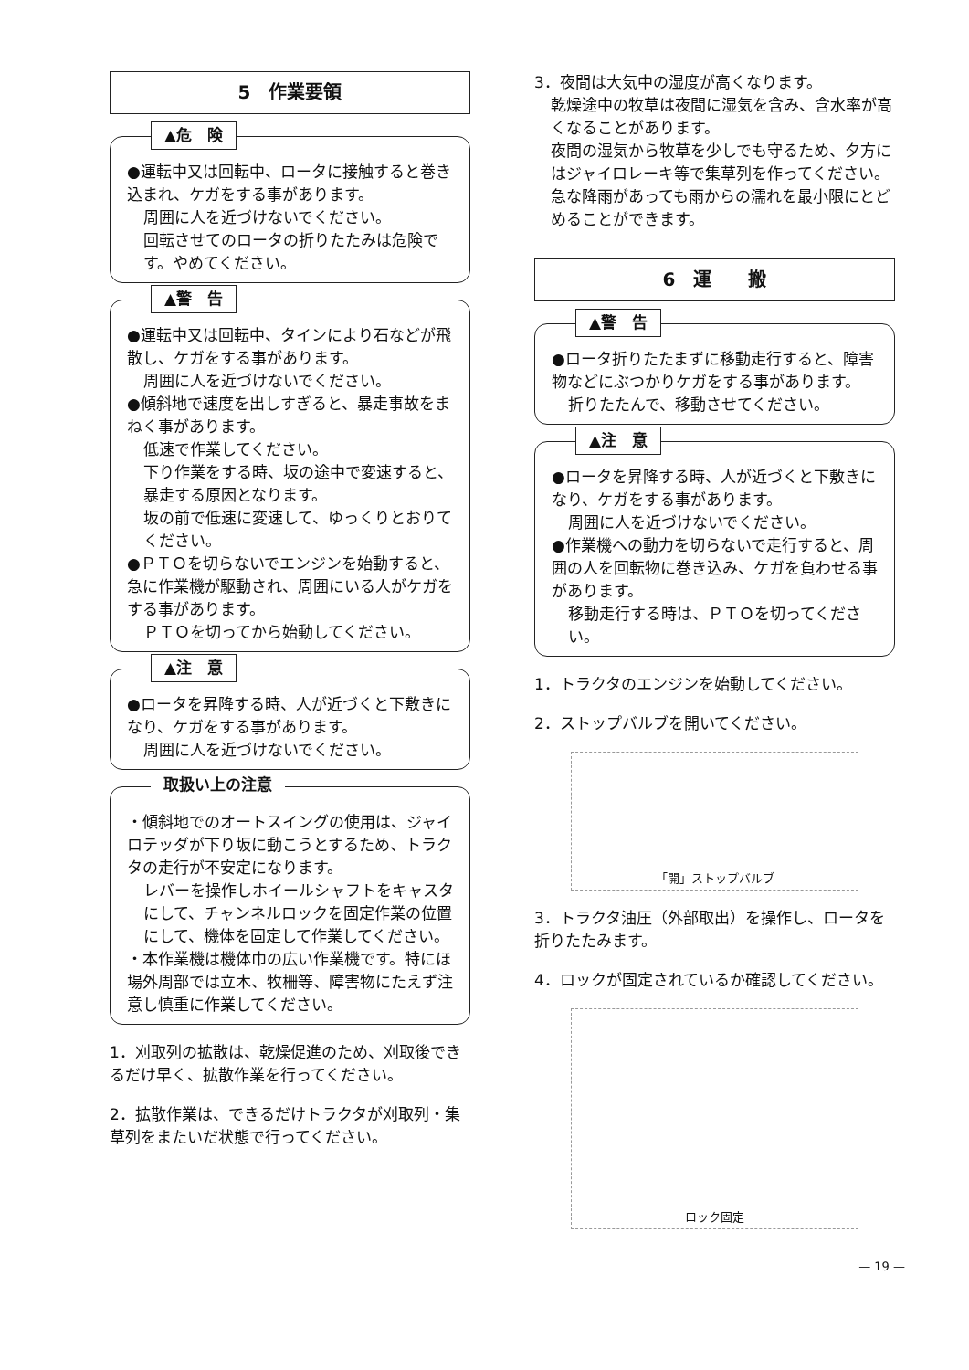5　作業要領
▲危　険
●運転中又は回転中、ロータに接触すると巻き込まれ、ケガをする事があります。
周囲に人を近づけないでください。
回転させてのロータの折りたたみは危険です。やめてください。
▲警　告
●運転中又は回転中、タインにより石などが飛散し、ケガをする事があります。
周囲に人を近づけないでください。
●傾斜地で速度を出しすぎると、暴走事故をまねく事があります。
低速で作業してください。
下り作業をする時、坂の途中で変速すると、暴走する原因となります。
坂の前で低速に変速して、ゆっくりとおりてください。
●ＰＴＯを切らないでエンジンを始動すると、急に作業機が駆動され、周囲にいる人がケガをする事があります。
ＰＴＯを切ってから始動してください。
▲注　意
●ロータを昇降する時、人が近づくと下敷きになり、ケガをする事があります。
周囲に人を近づけないでください。
取扱い上の注意
・傾斜地でのオートスイングの使用は、ジャイロテッダが下り坂に動こうとするため、トラクタの走行が不安定になります。
レバーを操作しホイールシャフトをキャスタにして、チャンネルロックを固定作業の位置にして、機体を固定して作業してください。
・本作業機は機体巾の広い作業機です。特にほ場外周部では立木、牧柵等、障害物にたえず注意し慎重に作業してください。
1．刈取列の拡散は、乾燥促進のため、刈取後できるだけ早く、拡散作業を行ってください。
2．拡散作業は、できるだけトラクタが刈取列・集草列をまたいだ状態で行ってください。
3．夜間は大気中の湿度が高くなります。
乾燥途中の牧草は夜間に湿気を含み、含水率が高くなることがあります。
夜間の湿気から牧草を少しでも守るため、夕方にはジャイロレーキ等で集草列を作ってください。急な降雨があっても雨からの濡れを最小限にとどめることができます。
6　運　　搬
▲警　告
●ロータ折りたたまずに移動走行すると、障害物などにぶつかりケガをする事があります。
折りたたんで、移動させてください。
▲注　意
●ロータを昇降する時、人が近づくと下敷きになり、ケガをする事があります。
周囲に人を近づけないでください。
●作業機への動力を切らないで走行すると、周囲の人を回転物に巻き込み、ケガを負わせる事があります。
移動走行する時は、ＰＴＯを切ってください。
1．トラクタのエンジンを始動してください。
2．ストップバルブを開いてください。
「開」 ストップバルブ
3．トラクタ油圧（外部取出）を操作し、ロータを折りたたみます。
4．ロックが固定されているか確認してください。
ロック 固定
— 19 —